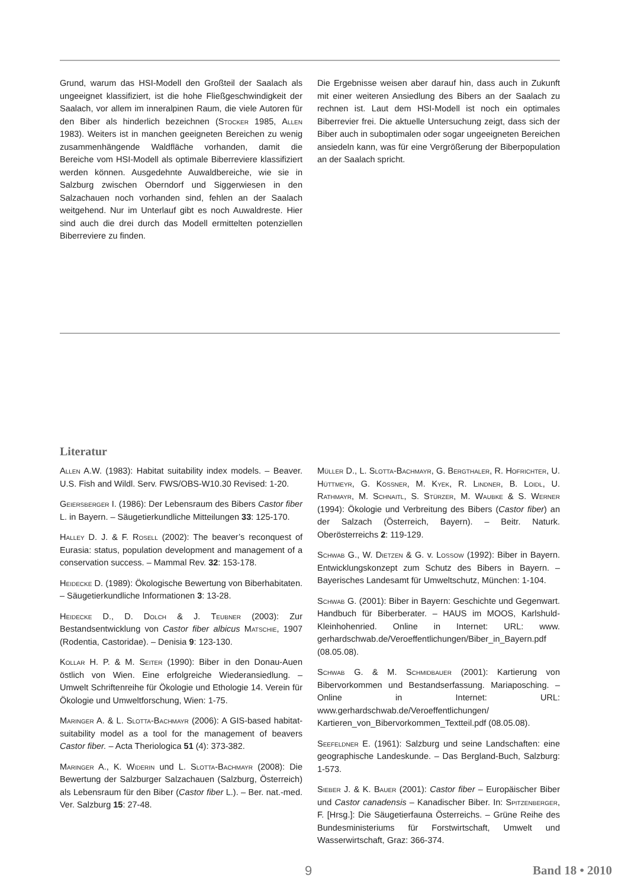Grund, warum das HSI-Modell den Großteil der Saalach als ungeeignet klassifiziert, ist die hohe Fließgeschwindigkeit der Saalach, vor allem im inneralpinen Raum, die viele Autoren für den Biber als hinderlich bezeichnen (Stocker 1985, Allen 1983). Weiters ist in manchen geeigneten Bereichen zu wenig zusammenhängende Waldfläche vorhanden, damit die Bereiche vom HSI-Modell als optimale Biberreviere klassifiziert werden können. Ausgedehnte Auwaldbereiche, wie sie in Salzburg zwischen Oberndorf und Siggerwiesen in den Salzachauen noch vorhanden sind, fehlen an der Saalach weitgehend. Nur im Unterlauf gibt es noch Auwaldreste. Hier sind auch die drei durch das Modell ermittelten potenziellen Biberreviere zu finden.
Die Ergebnisse weisen aber darauf hin, dass auch in Zukunft mit einer weiteren Ansiedlung des Bibers an der Saalach zu rechnen ist. Laut dem HSI-Modell ist noch ein optimales Biberrevier frei. Die aktuelle Untersuchung zeigt, dass sich der Biber auch in suboptimalen oder sogar ungeeigneten Bereichen ansiedeln kann, was für eine Vergrößerung der Biberpopulation an der Saalach spricht.
Literatur
Allen A.W. (1983): Habitat suitability index models. – Beaver. U.S. Fish and Wildl. Serv. FWS/OBS-W10.30 Revised: 1-20.
Geiersberger I. (1986): Der Lebensraum des Bibers Castor fiber L. in Bayern. – Säugetierkundliche Mitteilungen 33: 125-170.
Halley D. J. & F. Rosell (2002): The beaver’s reconquest of Eurasia: status, population development and management of a conservation success. – Mammal Rev. 32: 153-178.
Heidecke D. (1989): Ökologische Bewertung von Biberhabitaten. – Säugetierkundliche Informationen 3: 13-28.
Heidecke D., D. Dolch & J. Teubner (2003): Zur Bestandsentwicklung von Castor fiber albicus Matschie, 1907 (Rodentia, Castoridae). – Denisia 9: 123-130.
Kollar H. P. & M. Seiter (1990): Biber in den Donau-Auen östlich von Wien. Eine erfolgreiche Wiederansiedlung. – Umwelt Schriftenreihe für Ökologie und Ethologie 14. Verein für Ökologie und Umweltforschung, Wien: 1-75.
Maringer A. & L. Slotta-Bachmayr (2006): A GIS-based habitat-suitability model as a tool for the management of beavers Castor fiber. – Acta Theriologica 51 (4): 373-382.
Maringer A., K. Widerin und L. Slotta-Bachmayr (2008): Die Bewertung der Salzburger Salzachauen (Salzburg, Österreich) als Lebensraum für den Biber (Castor fiber L.). – Ber. nat.-med. Ver. Salzburg 15: 27-48.
Müller D., L. Slotta-Bachmayr, G. Bergthaler, R. Hofrichter, U. Hüttmeyr, G. Kössner, M. Kyek, R. Lindner, B. Loidl, U. Rathmayr, M. Schnaitl, S. Stürzer, M. Waubke & S. Werner (1994): Ökologie und Verbreitung des Bibers (Castor fiber) an der Salzach (Österreich, Bayern). – Beitr. Naturk. Oberösterreichs 2: 119-129.
Schwab G., W. Dietzen & G. v. Lossow (1992): Biber in Bayern. Entwicklungskonzept zum Schutz des Bibers in Bayern. – Bayerisches Landesamt für Umweltschutz, München: 1-104.
Schwab G. (2001): Biber in Bayern: Geschichte und Gegenwart. Handbuch für Biberberater. – HAUS im MOOS, Karlshuld-Kleinhohenried. Online in Internet: URL: www. gerhardschwab.de/Veroeffentlichungen/Biber_in_Bayern.pdf (08.05.08).
Schwab G. & M. Schmidbauer (2001): Kartierung von Bibervorkommen und Bestandserfassung. Mariaposching. – Online in Internet: URL: www.gerhardschwab.de/Veroeffentlichungen/ Kartieren_von_Bibervorkommen_Textteil.pdf (08.05.08).
Seefeldner E. (1961): Salzburg und seine Landschaften: eine geographische Landeskunde. – Das Bergland-Buch, Salzburg: 1-573.
Sieber J. & K. Bauer (2001): Castor fiber – Europäischer Biber und Castor canadensis – Kanadischer Biber. In: Spitzenberger, F. [Hrsg.]: Die Säugetierfauna Österreichs. – Grüne Reihe des Bundesministeriums für Forstwirtschaft, Umwelt und Wasserwirtschaft, Graz: 366-374.
9 Band 18 • 2010